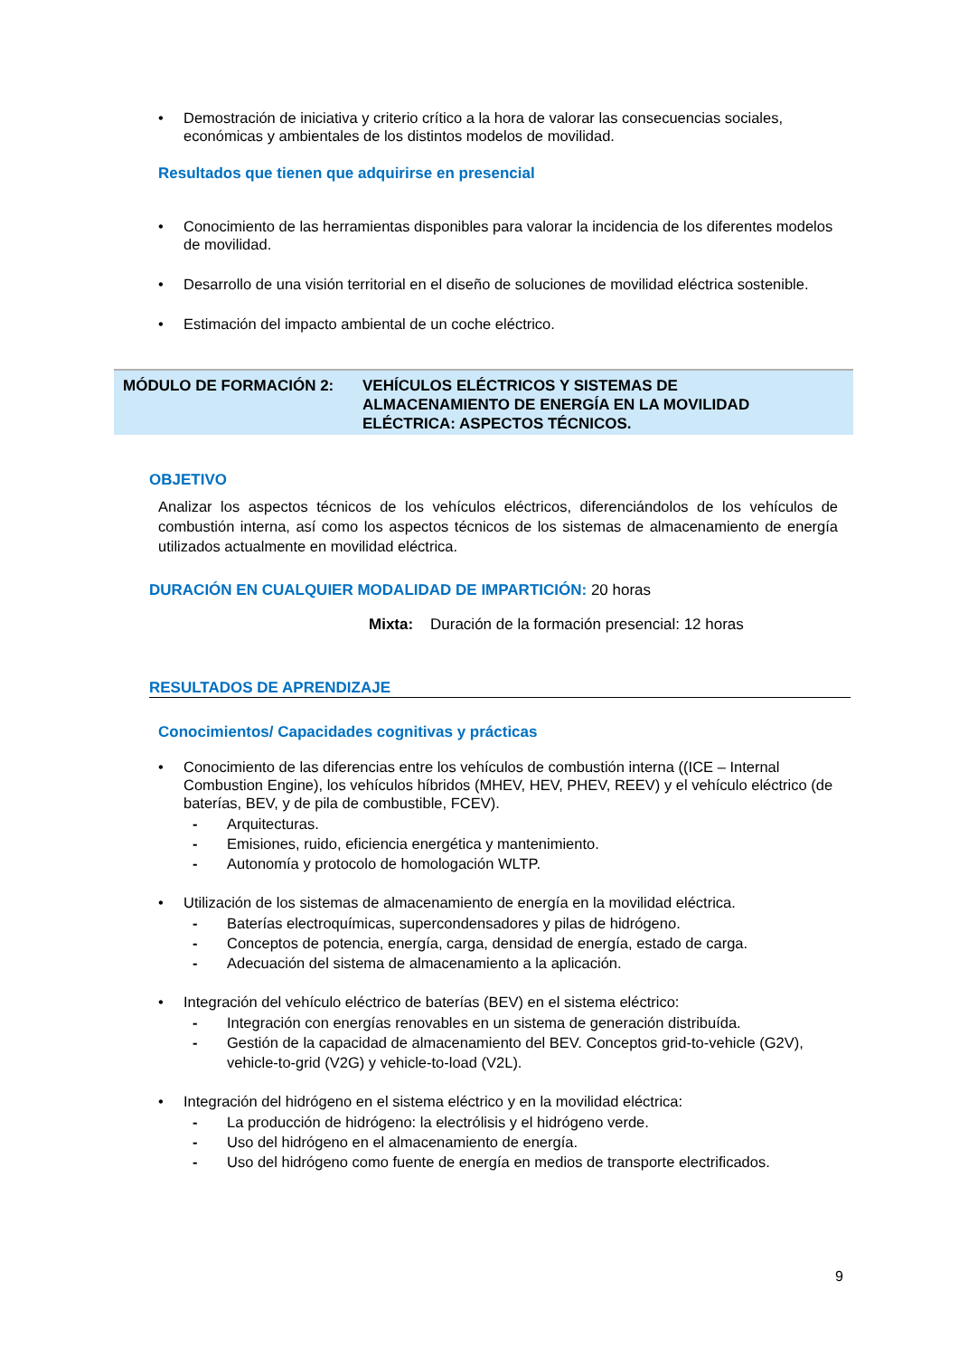• Demostración de iniciativa y criterio crítico a la hora de valorar las consecuencias sociales, económicas y ambientales de los distintos modelos de movilidad.
Resultados que tienen que adquirirse en presencial
• Conocimiento de las herramientas disponibles para valorar la incidencia de los diferentes modelos de movilidad.
• Desarrollo de una visión territorial en el diseño de soluciones de movilidad eléctrica sostenible.
• Estimación del impacto ambiental de un coche eléctrico.
MÓDULO DE FORMACIÓN 2: VEHÍCULOS ELÉCTRICOS Y SISTEMAS DE
ALMACENAMIENTO DE ENERGÍA EN LA MOVILIDAD
ELÉCTRICA: ASPECTOS TÉCNICOS.
OBJETIVO
Analizar los aspectos técnicos de los vehículos eléctricos, diferenciándolos de los vehículos de combustión interna, así como los aspectos técnicos de los sistemas de almacenamiento de energía utilizados actualmente en movilidad eléctrica.
DURACIÓN EN CUALQUIER MODALIDAD DE IMPARTICIÓN: 20 horas
Mixta: Duración de la formación presencial: 12 horas
RESULTADOS DE APRENDIZAJE
Conocimientos/ Capacidades cognitivas y prácticas
• Conocimiento de las diferencias entre los vehículos de combustión interna ((ICE – Internal Combustion Engine), los vehículos híbridos (MHEV, HEV, PHEV, REEV) y el vehículo eléctrico (de baterías, BEV, y de pila de combustible, FCEV).
- Arquitecturas.
- Emisiones, ruido, eficiencia energética y mantenimiento.
- Autonomía y protocolo de homologación WLTP.
• Utilización de los sistemas de almacenamiento de energía en la movilidad eléctrica.
- Baterías electroquímicas, supercondensadores y pilas de hidrógeno.
- Conceptos de potencia, energía, carga, densidad de energía, estado de carga.
- Adecuación del sistema de almacenamiento a la aplicación.
• Integración del vehículo eléctrico de baterías (BEV) en el sistema eléctrico:
- Integración con energías renovables en un sistema de generación distribuída.
- Gestión de la capacidad de almacenamiento del BEV. Conceptos grid-to-vehicle (G2V), vehicle-to-grid (V2G) y vehicle-to-load (V2L).
• Integración del hidrógeno en el sistema eléctrico y en la movilidad eléctrica:
- La producción de hidrógeno: la electrólisis y el hidrógeno verde.
- Uso del hidrógeno en el almacenamiento de energía.
- Uso del hidrógeno como fuente de energía en medios de transporte electrificados.
9